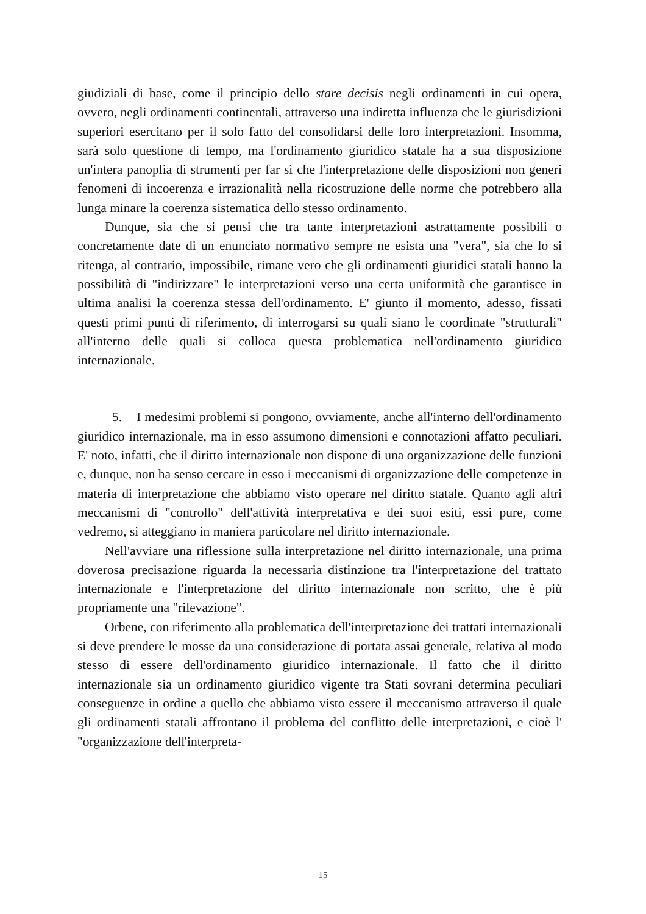giudiziali di base, come il principio dello stare decisis negli ordinamenti in cui opera, ovvero, negli ordinamenti continentali, attraverso una indiretta influenza che le giurisdizioni superiori esercitano per il solo fatto del consolidarsi delle loro interpretazioni. Insomma, sarà solo questione di tempo, ma l'ordinamento giuridico statale ha a sua disposizione un'intera panoplia di strumenti per far sì che l'interpretazione delle disposizioni non generi fenomeni di incoerenza e irrazionalità nella ricostruzione delle norme che potrebbero alla lunga minare la coerenza sistematica dello stesso ordinamento.
Dunque, sia che si pensi che tra tante interpretazioni astrattamente possibili o concretamente date di un enunciato normativo sempre ne esista una "vera", sia che lo si ritenga, al contrario, impossibile, rimane vero che gli ordinamenti giuridici statali hanno la possibilità di "indirizzare" le interpretazioni verso una certa uniformità che garantisce in ultima analisi la coerenza stessa dell'ordinamento. E' giunto il momento, adesso, fissati questi primi punti di riferimento, di interrogarsi su quali siano le coordinate "strutturali" all'interno delle quali si colloca questa problematica nell'ordinamento giuridico internazionale.
5. I medesimi problemi si pongono, ovviamente, anche all'interno dell'ordinamento giuridico internazionale, ma in esso assumono dimensioni e connotazioni affatto peculiari. E' noto, infatti, che il diritto internazionale non dispone di una organizzazione delle funzioni e, dunque, non ha senso cercare in esso i meccanismi di organizzazione delle competenze in materia di interpretazione che abbiamo visto operare nel diritto statale. Quanto agli altri meccanismi di "controllo" dell'attività interpretativa e dei suoi esiti, essi pure, come vedremo, si atteggiano in maniera particolare nel diritto internazionale.
Nell'avviare una riflessione sulla interpretazione nel diritto internazionale, una prima doverosa precisazione riguarda la necessaria distinzione tra l'interpretazione del trattato internazionale e l'interpretazione del diritto internazionale non scritto, che è più propriamente una "rilevazione".
Orbene, con riferimento alla problematica dell'interpretazione dei trattati internazionali si deve prendere le mosse da una considerazione di portata assai generale, relativa al modo stesso di essere dell'ordinamento giuridico internazionale. Il fatto che il diritto internazionale sia un ordinamento giuridico vigente tra Stati sovrani determina peculiari conseguenze in ordine a quello che abbiamo visto essere il meccanismo attraverso il quale gli ordinamenti statali affrontano il problema del conflitto delle interpretazioni, e cioè l' "organizzazione dell'interpreta-
15